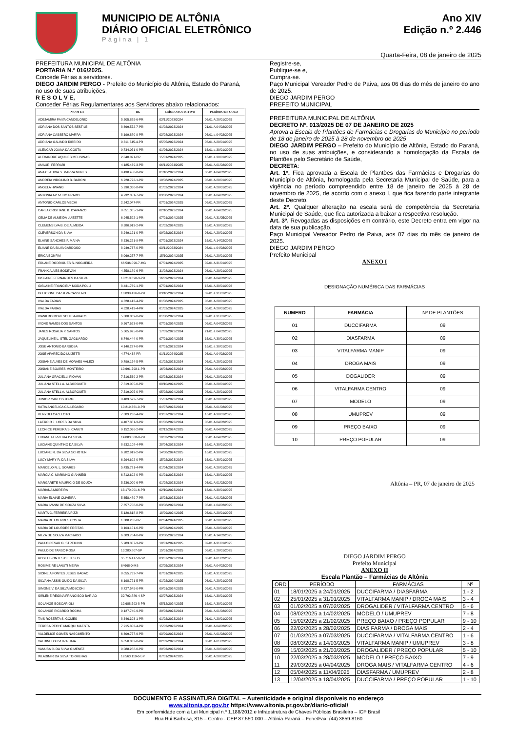MUNICIPIO DE ALTÔNIA
DIÁRIO OFICIAL ELETRÔNICO
Página | 1
Ano XIV
Edição n.º 2.446
Quarta-Feira, 08 de janeiro de 2025
PREFEITURA MUNICIPAL DE ALTÔNIA
PORTARIA N.º 016/2025.
Concede Férias a servidores.
DIEGO JARDIM PERGO - Prefeito do Município de Altônia, Estado do Paraná, no uso de suas atribuições,
R E S O L V E,
Conceder Férias Regulamentares aos Servidores abaixo relacionados:
| N O M E S | RG | ERÍODO AQUISITIVO | PERÍODO DE GOZO |
| --- | --- | --- | --- |
| ADEJAMIRA PAIVA CANDELORIO | 5.305.825-6-PR | 03/11/2023/2024 | 06/01 A 20/01/2025 |
| ADRIANA DOS SANTOS SESTILE | 8.699.572-7-PR | 01/02/2023/2024 | 21/01 A 04/02/2025 |
| ADRIANA CASSERO MARRA | 8.199.880-9-PR | 03/08/2023/2024 | 06/01 a 04/02/2025 |
| ADRIANA GALINDO RIBEIRO | 9.311.345-4-PR | 05/05/2023/2024 | 06/01 A 20/01/2025 |
| ALENCAR JOANA DA COSTA | 9.734.051-0-PR | 01/06/2023/2024 | 16/01 a 30/01/2025 |
| ALEXANDRE AQUILES MELISINAS | 2.040.021-PR | 15/01/2024/2025 | 16/01 a 30/01/2025 |
| AMAURI FERRARI | 4.185.469-3-PR | 06/11/2024/2025 | 03/01 A 01/02/2025 |
| ANA CLAUDIA S. MARRA NUNES | 9.438.450-8-PR | 01/10/2023/2024 | 06/01 A 04/02/2025 |
| ANDREIA VIRGILINO B. BARONI | 6.228.772-1-PR | 10/08/2024/2025 | 06/01 A 20/01/2025 |
| ANGELA HWANG | 5.990.360-8-PR | 01/02/2023/2024 | 06/01 A 20/01/2025 |
| ANTONIA AP. M. DO PRADO | 4.732.351-7-PR | 03/08/2023/2024 | 06/01 A 04/02/2025 |
| ANTONIO CARLOS VECHI | 2.242.047-PR | 07/01/2024/2025 | 06/01 A 20/01/2025 |
| CARLA CRISTIANE B. D'AVANZO | 8.851.385-1-PR | 02/10/2023/2024 | 06/01 A 04/02/2025 |
| CELIA DE ALMEIDA LUIZETTE | 6.945.592-1-PR | 07/01/2024/2025 | 02/01 A 31/05/2025 |
| CLEMENSILVA B. DE ALMEIDA | 8.380.913-2-PR | 01/02/2024/2025 | 16/01 A 30/01/2025 |
| CLEVERSON DA SILVA | 8.249.121-0-PR | 09/02/2023/2024 | 06/01 A 20/01/2025 |
| ELAINE SANCHES F. MAINA | 8.336.221-9-PR | 07/01/2023/2024 | 16/01 A 14/02/2025 |
| ELIANE DA SILVA CARDOSO | 8.949.737-0-PR | 03/11/2023/2024 | 06/01 a 04/02/2025 |
| ERICA BONFIM | 8.069.277-7-PR | 15/10/2024/2025 | 06/01 A 20/01/2025 |
| ERLANE RODRIGUES S. NOGUEIRA | 66.536.096-7-MG | 07/01/2024/2025 | 02/01 A 31/01/2025 |
| FRANK ALVES BODEVAN | 4.558.189-6-PR | 31/08/2023/2024 | 06/01 A 20/01/2025 |
| GISLAINE FERNANDES DA SILVA | 10.210.690-3-PR | 16/09/2023/2024 | 06/01 A 04/02/2025 |
| GISLAINE FRANCIELY MODA POLLI | 8.431.769-1-PR | 07/01/2023/2024 | 16/01 A 30/01/2026 |
| GLEICIONE DA SILVA CASSERO | 10.838.436-0-PR | 03/10/2023/2024 | 02/01 a 31/01/2025 |
| IVALDA FARIAS | 4.328.413-4-PR | 01/08/2024/2025 | 06/01 A 20/01/2025 |
| IVALDA FARIAS | 4.328.413-4-PR | 01/02/2024/2025 | 06/01 A 20/01/2025 |
| IVANILDO MORESCHI BARBATO | 5.300.069-0-PR | 01/08/2023/2024 | 02/01 a 31/01/2025 |
| IVONE RAMOS DOS SANTOS | 9.367.653-0-PR | 07/01/2024/2025 | 06/01 A 04/02/2025 |
| JANES ROSALIA P. SANTOS | 5.365.925-0-PR | 17/09/2023/2024 | 21/01 a 04/02/2025 |
| JAQUELINE L. STEL GAGLIARDO | 6.740.444-0-PR | 07/01/2024/2025 | 16/01 A 30/01/2025 |
| JOSE ANTONIO BARBOSA | 4.140.227-0-PR | 07/01/2023/2024 | 16/01 a 30/01/2025 |
| JOSE APARECIDO LUIZETTI | 4.774.438-PR | 01/11/2024/2025 | 06/01 A 04/02/2025 |
| JOSIANE ALVES DE MORAES VALEZI | 9.799.154-5-PR | 01/02/2023/2024 | 06/01 A 20/01/2025 |
| JOSIANE SOARES MONTEIRO | 10.691.798-1-PR | 16/03/2023/2024 | 06/01 A 04/02/2025 |
| JULIANA GRACIELLI PIOVAN | 7.516.569-2-PR | 03/03/2023/2024 | 06/01 A 20/01/2025 |
| JULIANA STELL A. ALBORGUETI | 7.519.005-0-PR | 08/10/2024/2025 | 06/01 A 20/01/2025 |
| JULIANA STELL A. ALBORGUETI | 7.519.005-0-PR | 05/02/2024/2025 | 06/01 A 20/01/2025 |
| JUNIOR CARLOS JORGE | 8.483.592-7-PR | 15/01/2023/2024 | 06/01 A 20/01/2025 |
| KATIA ANGELICA CALLEGARO | 10.219.361-0-PR | 04/07/2023/2024 | 03/01 A 01/02/2025 |
| KENYDEI CAZELOTO | 7.389.238-4-PR | 03/07/2023/2024 | 16/01 A 30/01/2025 |
| LAERCIO J. LOPES DA SILVA | 4.407.881-3-PR | 01/06/2023/2024 | 06/01 A 04/02/2025 |
| LEONICE PEREIRA S. CANUTI | 9.152.036-2-PR | 02/12/2024/2025 | 06/01 A 04/02/2025 |
| LIDIANE FERREIRA DA SILVA | 14.083.888-8-PR | 10/03/2023/2024 | 06/01 A 04/02/2025 |
| LUCIANE QUINTINO DA SILVA | 8.632.108-4-PR | 28/04/2023/2024 | 16/01 A 30/01/2025 |
| LUCIANE R. DA SILVA SCHOTEN | 6.282.919-2-PR | 14/08/2024/2025 | 16/01 A 30/01/2025 |
| LUCY MARY R. DA SILVA | 6.294.692-0-PR | 15/02/2023/2024 | 16/01 A 30/01/2025 |
| MARCELO R. L. SOARES | 5.435.721-4-PR | 01/04/2023/2024 | 06/01 A 20/01/2025 |
| MARCIA C. MARINHO GIANNESI | 6.712.692-0-PR | 01/01/2023/2024 | 16/01 A 30/01/2025 |
| MARGARETE MAURICIO DE SOUZA | 5.536.000-6-PR | 01/08/2023/2024 | 03/01 A 01/02/2025 |
| MARIANA MOREIRA | 13.170.001-6-PR | 02/10/2023/2024 | 16/01 A 30/01/2025 |
| MARIA ELAINE OLIVEIRA | 5.658.489-7-PR | 18/03/2023/2024 | 03/01 A 01/02/2025 |
| MARIA IVANNI DE SOUZA SILVA | 7.657.708-0-PR | 03/08/2023/2024 | 06/01 a 04/02/2025 |
| MARTA C. FERREIRA PIZZI | 5.120.818-8-PR | 18/09/2024/2025 | 06/01 A 20/01/2025 |
| MARIA DE LOURDES COSTA | 1.388.206-PR | 02/04/2024/2025 | 06/01 A 20/01/2025 |
| MARIA DE LOURDES FREITAS | 3.103.151-6-PR | 12/02/2024/2025 | 06/01 A 20/01/2025 |
| NILZA DE SOUZA MACHADO | 6.683.784-0-PR | 03/08/2023/2024 | 16/01 A 14/02/2025 |
| PAULO CESAR G. STREILING | 5.983.307-3-PR | 10/01/2024/2025 | 02/01 A 31/01/2025 |
| PAULO DE TARSO ROSA | 13.280.807-SP | 15/01/2024/2025 | 06/01 a 20/01/2025 |
| ROSELI FONTES DE JESUS | 35.716.417-9-SP | 03/07/2023/2024 | 03/01 A 01/02/2025 |
| ROSIMEIRE LANUTI MEIRA | 64668-0-MS | 02/05/2023/2024 | 06/01 A 04/02/2025 |
| SIDINEIA FONTES JESUS BAGAO | 8.055.733-7-PR | 07/01/2024/2025 | 16/01 A 31/01/2025 |
| SILVANA ASSIS GUIDO DA SILVA | 6.198.721-5-PR | 01/02/2024/2025 | 06/01 A 20/01/2025 |
| SIMONE V. DA SILVA MOSCONI | 8.727.545-0-PR | 09/01/2024/2025 | 06/01 A 20/01/2025 |
| SIRLENE REGINA FRANCISCO BARIAO | 32.792.886-4-SP | 03/07/2023/2024 | 16/01 A 30/01/2025 |
| SOLANGE BOSCARIOLI | 12.688.593-8-PR | 05/12/2024/2025 | 16/01 A 30/01/2025 |
| SOLANGE RICARDO ROCHA | 9.127.740-9-PR | 29/03/2023/2024 | 03/01 A 01/02/2025 |
| TAIS ROBERTA S. GOMES | 8.346.303-1-PR | 01/02/2023/2024 | 01/01 A 20/01/2025 |
| TERESA RECHE MARQUI MAESTA | 7.915.853-4-PR | 15/02/2023/2024 | 06/01 A 04/02/2025 |
| VALDELICE GOMES NASCIMENTO | 6.609.757-9-PR | 03/09/2023/2024 | 06/01 A 01/02/2025 |
| VALDINEI OLIVEIRA LIMA | 6.850.032-0-PR | 02/09/2023/2024 | 03/01 A 01/02/2025 |
| VANUSA C. DA SILVA GIMENEZ | 9.088.288-0-PR | 20/03/2023/2024 | 06/01 A 20/01/2025 |
| WLADIMIR DA SILVA TORRILHAS | 19.563.119-6-SP | 07/01/2024/2025 | 06/01 A 20/01/2025 |
Registre-se,
Publique-se e,
Cumpra-se.
Paço Municipal Vereador Pedro de Paiva, aos 06 dias do mês de janeiro do ano de 2025.
DIEGO JARDIM PERGO
PREFEITO MUNICIPAL
PREFEITURA MUNICIPAL DE ALTÔNIA
DECRETO Nº. 013/2025 DE 07 DE JANEIRO DE 2025
Aprova a Escala de Plantões de Farmácias e Drogarias do Município no período de 18 de janeiro de 2025 à 28 de novembro de 2025
DIEGO JARDIM PERGO – Prefeito do Município de Altônia, Estado do Paraná, no uso de suas atribuições, e considerando a homologação da Escala de Plantões pelo Secretário de Saúde,
DECRETA:
Art. 1º. Fica aprovada a Escala de Plantões das Farmácias e Drogarias do Município de Altônia, homologada pela Secretaria Municipal de Saúde, para a vigência no período compreendido entre 18 de janeiro de 2025 à 28 de novembro de 2025, de acordo com o anexo I, que fica fazendo parte integrante deste Decreto.
Art. 2º. Qualquer alteração na escala será de competência da Secretaria Municipal de Saúde, que fica autorizada a baixar a respectiva resolução.
Art. 3º. Revogadas as disposições em contrário, este Decreto entra em vigor na data de sua publicação.
Paço Municipal Vereador Pedro de Paiva, aos 07 dias do mês de janeiro de 2025.
DIEGO JARDIM PERGO
Prefeito Municipal
ANEXO I
DESIGNAÇÃO NUMÉRICA DAS FARMÁCIAS
| NUMERO | FARMÁCIA | Nº DE PLANTÕES |
| --- | --- | --- |
| 01 | DUCCIFARMA | 09 |
| 02 | DIASFARMA | 09 |
| 03 | VITALFARMA MANIP | 09 |
| 04 | DROGA MAIS | 09 |
| 05 | DOGALIDER | 09 |
| 06 | VITALFARMA CENTRO | 09 |
| 07 | MODELO | 09 |
| 08 | UMUPREV | 09 |
| 09 | PREÇO BAIXO | 09 |
| 10 | PREÇO POPULAR | 09 |
Altônia – PR, 07 de janeiro de 2025
DIEGO JARDIM PERGO
Prefeito Municipal
ANEXO II
Escala Plantão – Farmácias de Altônia
| ORD | PERÍODO | FARMÁCIAS | Nº |
| --- | --- | --- | --- |
| 01 | 18/01/2025 a 24/01/2025 | DUCCIFARMA / DIASFARMA | 1 - 2 |
| 02 | 25/01/2025 a 31/01/2025 | VITALFARMA MANIP / DROGA MAIS | 3 - 4 |
| 03 | 01/02/2025 a 07/02/2025 | DROGALIDER / VITALFARMA CENTRO | 5 - 6 |
| 04 | 08/02/2025 a 14/02/2025 | MODELO / UMUPREV | 7 - 8 |
| 05 | 15/02/2025 a 21/02/2025 | PREÇO BAIXO / PREÇO POPULAR | 9 - 10 |
| 06 | 22/02/2025 a 28/02/2025 | DIAS FARMA / DROGA MAIS | 2 - 4 |
| 07 | 01/03/2025 a 07/03/2025 | DUCCIFARMA / VITALFARMA CENTRO | 1 - 6 |
| 08 | 08/03/2025 a 14/03/2025 | VITALFARMA MANIP / UMUPREV | 3 - 8 |
| 09 | 15/03/2025 a 21/03/2025 | DROGALIDER / PREÇO POPULAR | 5 - 10 |
| 10 | 22/03/2025 a 28/03/2025 | MODELO / PREÇO BAIXO | 7 - 9 |
| 11 | 29/03/2025 a 04/04/2025 | DROGA MAIS / VITALFARMA CENTRO | 4 - 6 |
| 12 | 05/04/2025 a 11/04/2025 | DIASFARMA / UMUPREV | 2 - 8 |
| 13 | 12/04/2025 a 18/04/2025 | DUCCIFARMA / PREÇO POPULAR | 1 - 10 |
DOCUMENTO E ASSINATURA DIGITAL – Autenticidade e original disponíveis no endereço
www.altonia.pr.gov.br https://www.altonia.pr.gov.br/diario-oficial/
Em conformidade com a Lei Municipal n.º 1.188/2012 e Infraestrutura de Chaves Públicas Brasileira – ICP Brasil
Rua Rui Barbosa, 815 – Centro - CEP 87.550-000 – Altônia-Paraná – Fone/Fax: (44) 3659-8160